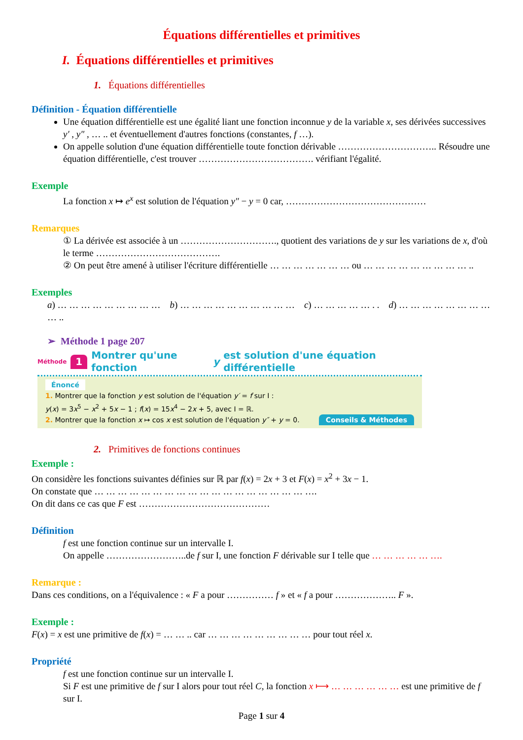Équations différentielles et primitives
I. Équations différentielles et primitives
1. Équations différentielles
Définition - Équation différentielle
Une équation différentielle est une égalité liant une fonction inconnue y de la variable x, ses dérivées successives y′ , y″ , … .. et éventuellement d'autres fonctions (constantes, f …).
On appelle solution d'une équation différentielle toute fonction dérivable ………………………….. Résoudre une équation différentielle, c'est trouver ………………………………. vérifiant l'égalité.
Exemple
La fonction x ↦ e<sup>x</sup> est solution de l'équation y″ − y = 0 car, ………………………………………
Remarques
① La dérivée est associée à un …………………………., quotient des variations de y sur les variations de x, d'où le terme ………………………………….
② On peut être amené à utiliser l'écriture différentielle … … … … … … … ou … … … … … … … … … ..
Exemples
a) … … … … … … … … … b) … … … … … … … … … … c) … … … … … . . d) … … … … … … … … … ..
➢ Méthode 1 page 207
Méthode 1 Montrer qu'une fonction y est solution d'une équation différentielle
Énoncé
1. Montrer que la fonction y est solution de l'équation y′ = f sur I :
y(x) = 3x<sup>5</sup> − x<sup>2</sup> + 5x − 1 ; f(x) = 15x<sup>4</sup> − 2x + 5, avec I = ℝ.
2. Montrer que la fonction x ↦ cos x est solution de l'équation y″ + y = 0. Conseils & Méthodes
2. Primitives de fonctions continues
Exemple :
On considère les fonctions suivantes définies sur ℝ par f(x) = 2x + 3 et F(x) = x<sup>2</sup> + 3x − 1.
On constate que … … … … … … … … … … … … … … … … … … ….
On dit dans ce cas que F est ……………………………………
Définition
f est une fonction continue sur un intervalle I.
On appelle ……………………..de f sur I, une fonction F dérivable sur I telle que … … … … … ….
Remarque :
Dans ces conditions, on a l'équivalence : « F a pour …………… f » et « f a pour ……………….. F ».
Exemple :
F(x) = x est une primitive de f(x) = … … .. car … … … … … … … … … pour tout réel x.
Propriété
f est une fonction continue sur un intervalle I.
Si F est une primitive de f sur I alors pour tout réel C, la fonction x ⟼ … … … … … … est une primitive de f sur I.
Page 1 sur 4